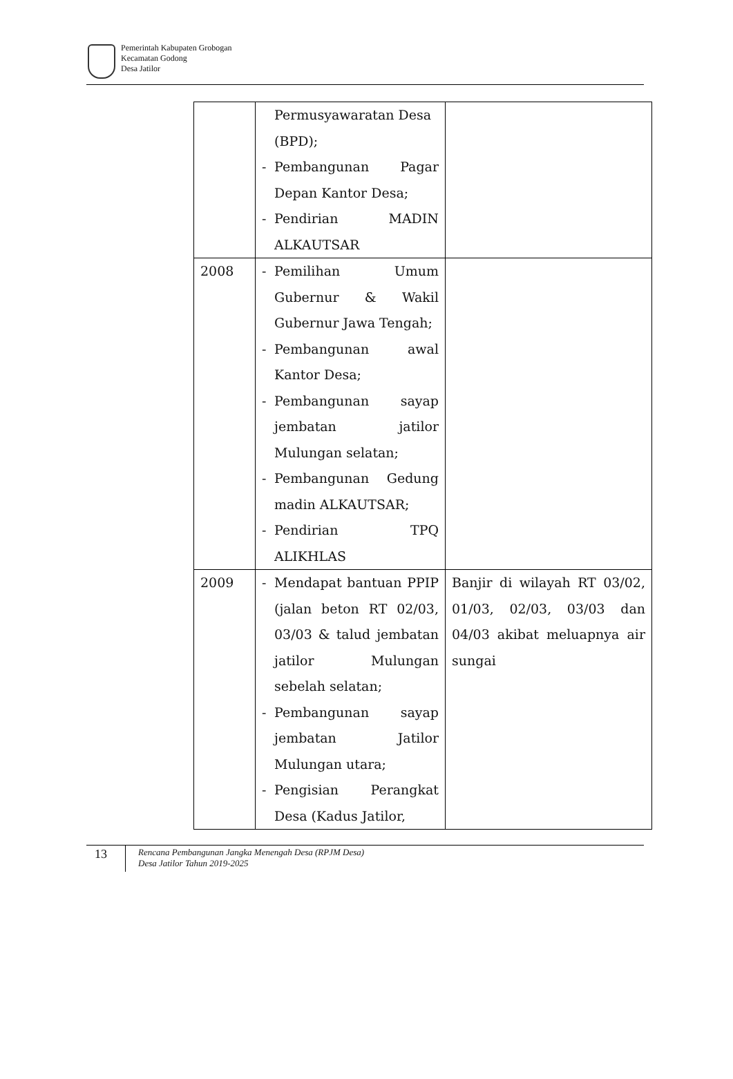Pemerintah Kabupaten Grobogan
Kecamatan Godong
Desa Jatilor
| | Permusyawaratan Desa (BPD); - Pembangunan Pagar Depan Kantor Desa; - Pendirian MADIN ALKAUTSAR | |
| 2008 | - Pemilihan Umum Gubernur & Wakil Gubernur Jawa Tengah; - Pembangunan awal Kantor Desa; - Pembangunan sayap jembatan jatilor Mulungan selatan; - Pembangunan Gedung madin ALKAUTSAR; - Pendirian TPQ ALIKHLAS | |
| 2009 | - Mendapat bantuan PPIP (jalan beton RT 02/03, 03/03 & talud jembatan jatilor Mulungan sebelah selatan; - Pembangunan sayap jembatan Jatilor Mulungan utara; - Pengisian Perangkat Desa (Kadus Jatilor, | Banjir di wilayah RT 03/02, 01/03, 02/03, 03/03 dan 04/03 akibat meluapnya air sungai |
13
Rencana Pembangunan Jangka Menengah Desa (RPJM Desa)
Desa Jatilor Tahun 2019-2025